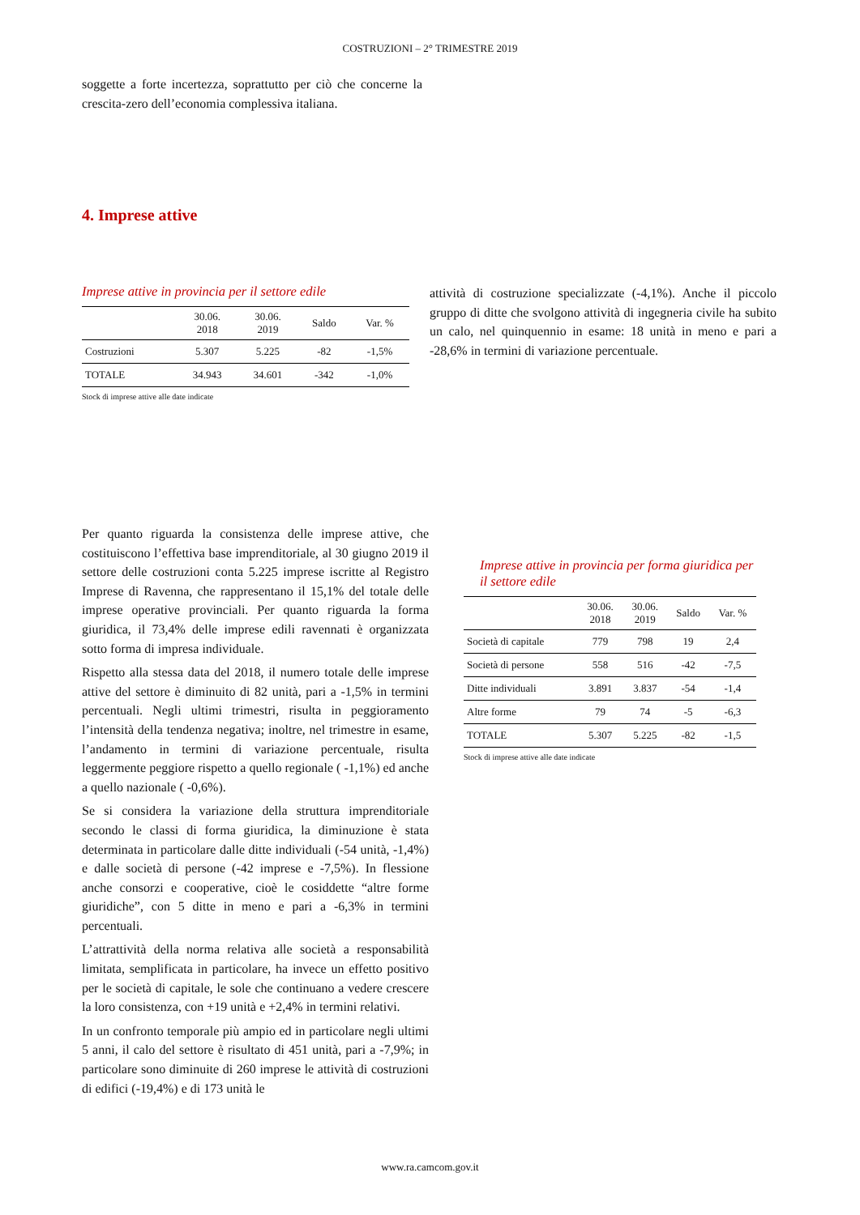COSTRUZIONI – 2° TRIMESTRE 2019
soggette a forte incertezza, soprattutto per ciò che concerne la crescita-zero dell’economia complessiva italiana.
4. Imprese attive
Imprese attive in provincia per il settore edile
| | 30.06. 2018 | 30.06. 2019 | Saldo | Var. % |
| --- | --- | --- | --- | --- |
| Costruzioni | 5.307 | 5.225 | -82 | -1,5% |
| TOTALE | 34.943 | 34.601 | -342 | -1,0% |
Stock di imprese attive alle date indicate
attività di costruzione specializzate (-4,1%). Anche il piccolo gruppo di ditte che svolgono attività di ingegneria civile ha subito un calo, nel quinquennio in esame: 18 unità in meno e pari a -28,6% in termini di variazione percentuale.
Per quanto riguarda la consistenza delle imprese attive, che costituiscono l’effettiva base imprenditoriale, al 30 giugno 2019 il settore delle costruzioni conta 5.225 imprese iscritte al Registro Imprese di Ravenna, che rappresentano il 15,1% del totale delle imprese operative provinciali. Per quanto riguarda la forma giuridica, il 73,4% delle imprese edili ravennati è organizzata sotto forma di impresa individuale.
Rispetto alla stessa data del 2018, il numero totale delle imprese attive del settore è diminuito di 82 unità, pari a -1,5% in termini percentuali. Negli ultimi trimestri, risulta in peggioramento l’intensità della tendenza negativa; inoltre, nel trimestre in esame, l’andamento in termini di variazione percentuale, risulta leggermente peggiore rispetto a quello regionale ( -1,1%) ed anche a quello nazionale ( -0,6%).
Se si considera la variazione della struttura imprenditoriale secondo le classi di forma giuridica, la diminuzione è stata determinata in particolare dalle ditte individuali (-54 unità, -1,4%) e dalle società di persone (-42 imprese e -7,5%). In flessione anche consorzi e cooperative, cioè le cosiddette “altre forme giuridiche”, con 5 ditte in meno e pari a -6,3% in termini percentuali.
L’attrattività della norma relativa alle società a responsabilità limitata, semplificata in particolare, ha invece un effetto positivo per le società di capitale, le sole che continuano a vedere crescere la loro consistenza, con +19 unità e +2,4% in termini relativi.
In un confronto temporale più ampio ed in particolare negli ultimi 5 anni, il calo del settore è risultato di 451 unità, pari a -7,9%; in particolare sono diminuite di 260 imprese le attività di costruzioni di edifici (-19,4%) e di 173 unità le
Imprese attive in provincia per forma giuridica per il settore edile
| | 30.06. 2018 | 30.06. 2019 | Saldo | Var. % |
| --- | --- | --- | --- | --- |
| Società di capitale | 779 | 798 | 19 | 2,4 |
| Società di persone | 558 | 516 | -42 | -7,5 |
| Ditte individuali | 3.891 | 3.837 | -54 | -1,4 |
| Altre forme | 79 | 74 | -5 | -6,3 |
| TOTALE | 5.307 | 5.225 | -82 | -1,5 |
Stock di imprese attive alle date indicate
www.ra.camcom.gov.it